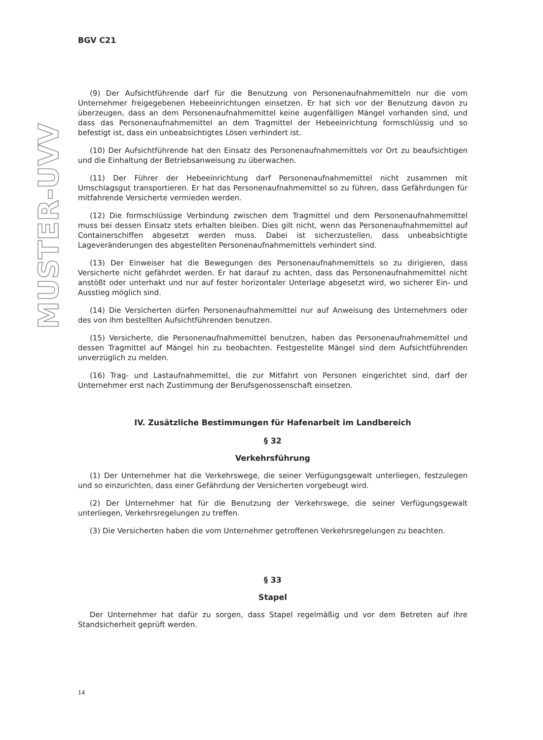VVU
-
RETSUM
BGV C21
(9) Der Aufsichtführende darf für die Benutzung von Personenaufnahmemitteln nur die vom Unternehmer freigegebenen Hebeeinrichtungen einsetzen. Er hat sich vor der Benutzung davon zu überzeugen, dass an dem Personenaufnahmemittel keine augenfälligen Mängel vorhanden sind, und dass das Personenaufnahmemittel an dem Tragmittel der Hebeeinrichtung formschlüssig und so befestigt ist, dass ein unbeabsichtigtes Lösen verhindert ist.
(10) Der Aufsichtführende hat den Einsatz des Personenaufnahmemittels vor Ort zu beaufsichtigen und die Einhaltung der Betriebsanweisung zu überwachen.
(11) Der Führer der Hebeeinrichtung darf Personenaufnahmemittel nicht zusammen mit Umschlagsgut transportieren. Er hat das Personenaufnahmemittel so zu führen, dass Gefährdungen für mitfahrende Versicherte vermieden werden.
(12) Die formschlüssige Verbindung zwischen dem Tragmittel und dem Personenaufnahmemittel muss bei dessen Einsatz stets erhalten bleiben. Dies gilt nicht, wenn das Personenaufnahmemittel auf Containerschiffen abgesetzt werden muss. Dabei ist sicherzustellen, dass unbeabsichtigte Lageveränderungen des abgestellten Personenaufnahmemittels verhindert sind.
(13) Der Einweiser hat die Bewegungen des Personenaufnahmemittels so zu dirigieren, dass Versicherte nicht gefährdet werden. Er hat darauf zu achten, dass das Personenaufnahmemittel nicht anstößt oder unterhakt und nur auf fester horizontaler Unterlage abgesetzt wird, wo sicherer Ein- und Ausstieg möglich sind.
(14) Die Versicherten dürfen Personenaufnahmemittel nur auf Anweisung des Unternehmers oder des von ihm bestellten Aufsichtführenden benutzen.
(15) Versicherte, die Personenaufnahmemittel benutzen, haben das Personenaufnahmemittel und dessen Tragmittel auf Mängel hin zu beobachten. Festgestellte Mängel sind dem Aufsichtführenden unverzüglich zu melden.
(16) Trag- und Lastaufnahmemittel, die zur Mitfahrt von Personen eingerichtet sind, darf der Unternehmer erst nach Zustimmung der Berufsgenossenschaft einsetzen.
IV. Zusätzliche Bestimmungen für Hafenarbeit im Landbereich
§ 32
Verkehrsführung
(1) Der Unternehmer hat die Verkehrswege, die seiner Verfügungsgewalt unterliegen, festzulegen und so einzurichten, dass einer Gefährdung der Versicherten vorgebeugt wird.
(2) Der Unternehmer hat für die Benutzung der Verkehrswege, die seiner Verfügungsgewalt unterliegen, Verkehrsregelungen zu treffen.
(3) Die Versicherten haben die vom Unternehmer getroffenen Verkehrsregelungen zu beachten.
§ 33
Stapel
Der Unternehmer hat dafür zu sorgen, dass Stapel regelmäßig und vor dem Betreten auf ihre Standsicherheit geprüft werden.
14